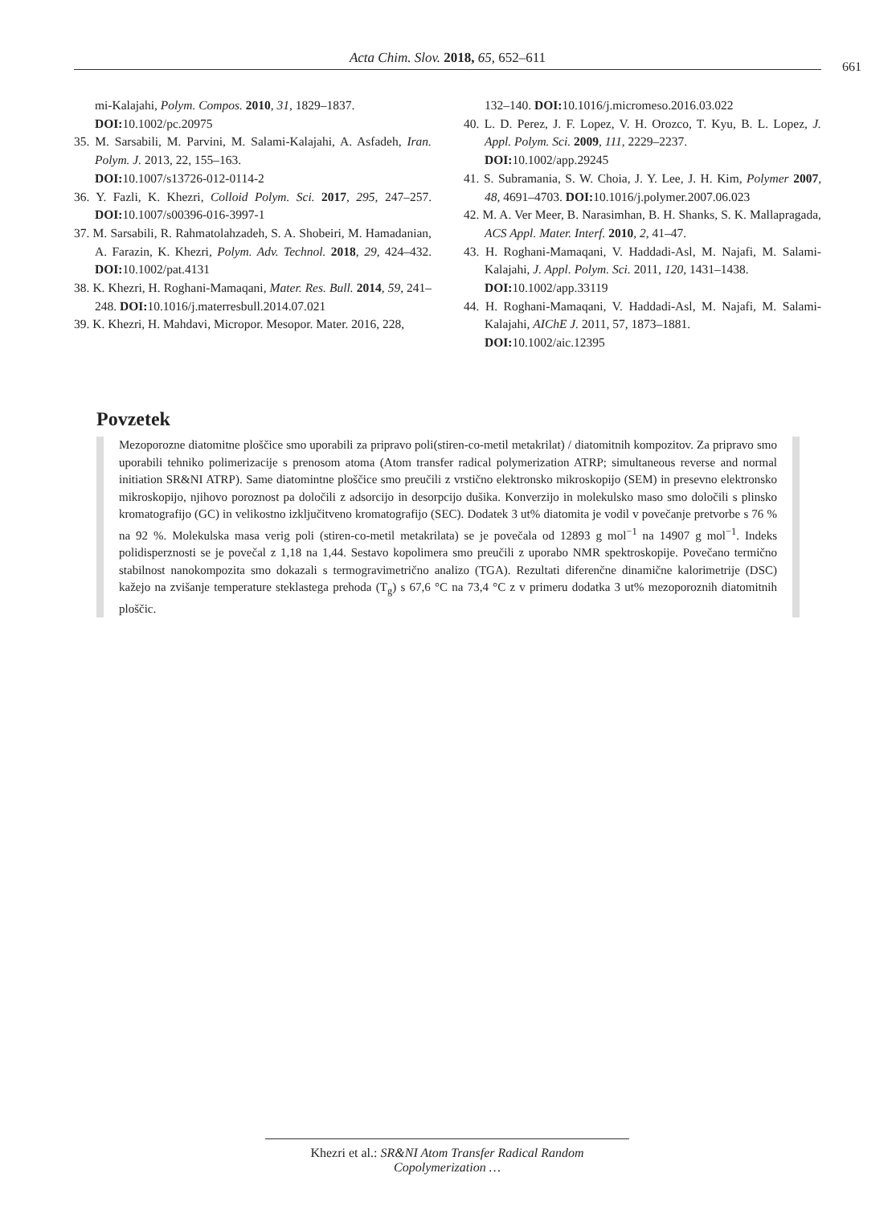Acta Chim. Slov. 2018, 65, 652–611
661
mi-Kalajahi, Polym. Compos. 2010, 31, 1829–1837.
DOI: 10.1002/pc.20975
35. M. Sarsabili, M. Parvini, M. Salami-Kalajahi, A. Asfadeh, Iran. Polym. J. 2013, 22, 155–163.
DOI: 10.1007/s13726-012-0114-2
36. Y. Fazli, K. Khezri, Colloid Polym. Sci. 2017, 295, 247–257. DOI: 10.1007/s00396-016-3997-1
37. M. Sarsabili, R. Rahmatolahzadeh, S. A. Shobeiri, M. Hamadanian, A. Farazin, K. Khezri, Polym. Adv. Technol. 2018, 29, 424–432. DOI: 10.1002/pat.4131
38. K. Khezri, H. Roghani-Mamaqani, Mater. Res. Bull. 2014, 59, 241–248. DOI: 10.1016/j.materresbull.2014.07.021
39. K. Khezri, H. Mahdavi, Micropor. Mesopor. Mater. 2016, 228,
132–140. DOI: 10.1016/j.micromeso.2016.03.022
40. L. D. Perez, J. F. Lopez, V. H. Orozco, T. Kyu, B. L. Lopez, J. Appl. Polym. Sci. 2009, 111, 2229–2237.
DOI: 10.1002/app.29245
41. S. Subramania, S. W. Choia, J. Y. Lee, J. H. Kim, Polymer 2007, 48, 4691–4703. DOI: 10.1016/j.polymer.2007.06.023
42. M. A. Ver Meer, B. Narasimhan, B. H. Shanks, S. K. Mallapragada, ACS Appl. Mater. Interf. 2010, 2, 41–47.
43. H. Roghani-Mamaqani, V. Haddadi-Asl, M. Najafi, M. Salami-Kalajahi, J. Appl. Polym. Sci. 2011, 120, 1431–1438.
DOI: 10.1002/app.33119
44. H. Roghani-Mamaqani, V. Haddadi-Asl, M. Najafi, M. Salami-Kalajahi, AIChE J. 2011, 57, 1873–1881.
DOI: 10.1002/aic.12395
Povzetek
Mezoporozne diatomitne ploščice smo uporabili za pripravo poli(stiren-co-metil metakrilat) / diatomitnih kompozitov. Za pripravo smo uporabili tehniko polimerizacije s prenosom atoma (Atom transfer radical polymerization ATRP; simultaneous reverse and normal initiation SR&NI ATRP). Same diatomintne ploščice smo preučili z vrstično elektronsko mikroskopijo (SEM) in presevno elektronsko mikroskopijo, njihovo poroznost pa določili z adsorcijo in desorpcijo dušika. Konverzijo in molekulsko maso smo določili s plinsko kromatografijo (GC) in velikostno izključitveno kromatografijo (SEC). Dodatek 3 ut% diatomita je vodil v povečanje pretvorbe s 76 % na 92 %. Molekulska masa verig poli (stiren-co-metil metakrilata) se je povečala od 12893 g mol<sup>−1</sup> na 14907 g mol<sup>−1</sup>. Indeks polidisperznosti se je povečal z 1,18 na 1,44. Sestavo kopolimera smo preučili z uporabo NMR spektroskopije. Povečano termično stabilnost nanokompozita smo dokazali s termogravimetrično analizo (TGA). Rezultati diferenčne dinamične kalorimetrije (DSC) kažejo na zvišanje temperature steklastega prehoda (T<sub>g</sub>) s 67,6 °C na 73,4 °C z v primeru dodatka 3 ut% mezoporoznih diatomitnih ploščic.
Khezri et al.: SR&NI Atom Transfer Radical Random Copolymerization …